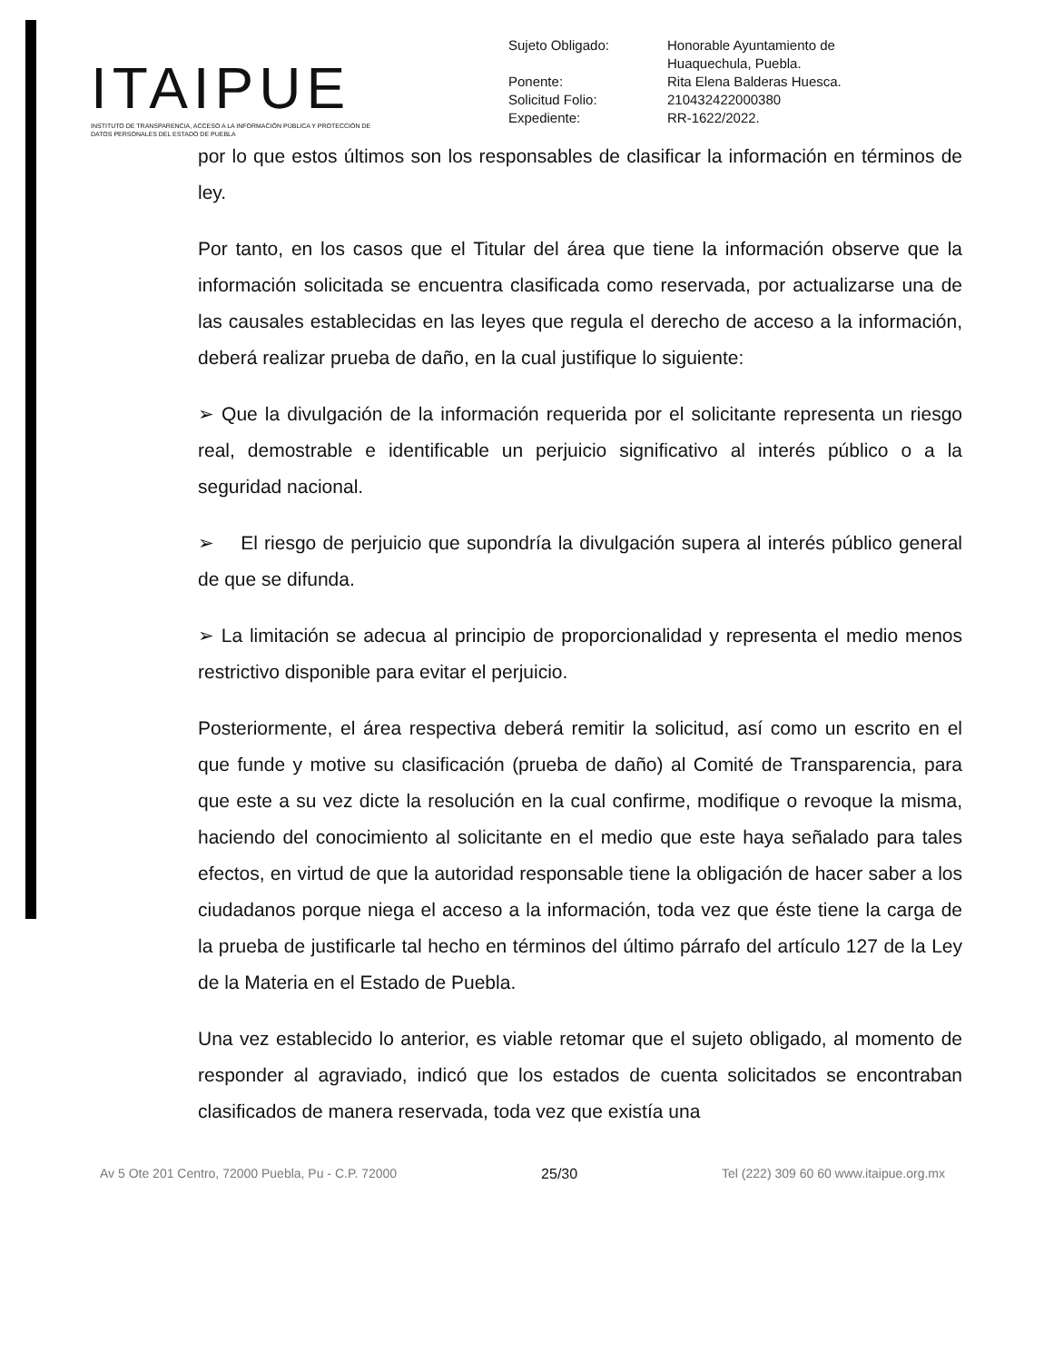ITAIPUE
INSTITUTO DE TRANSPARENCIA, ACCESO A LA INFORMACIÓN PÚBLICA Y PROTECCIÓN DE DATOS PERSONALES DEL ESTADO DE PUEBLA
| Sujeto Obligado: | Honorable Ayuntamiento de Huaquechula, Puebla. |
| Ponente: | Rita Elena Balderas Huesca. |
| Solicitud Folio: | 210432422000380 |
| Expediente: | RR-1622/2022. |
por lo que estos últimos son los responsables de clasificar la información en términos de ley.
Por tanto, en los casos que el Titular del área que tiene la información observe que la información solicitada se encuentra clasificada como reservada, por actualizarse una de las causales establecidas en las leyes que regula el derecho de acceso a la información, deberá realizar prueba de daño, en la cual justifique lo siguiente:
➢ Que la divulgación de la información requerida por el solicitante representa un riesgo real, demostrable e identificable un perjuicio significativo al interés público o a la seguridad nacional.
➢ El riesgo de perjuicio que supondría la divulgación supera al interés público general de que se difunda.
➢ La limitación se adecua al principio de proporcionalidad y representa el medio menos restrictivo disponible para evitar el perjuicio.
Posteriormente, el área respectiva deberá remitir la solicitud, así como un escrito en el que funde y motive su clasificación (prueba de daño) al Comité de Transparencia, para que este a su vez dicte la resolución en la cual confirme, modifique o revoque la misma, haciendo del conocimiento al solicitante en el medio que este haya señalado para tales efectos, en virtud de que la autoridad responsable tiene la obligación de hacer saber a los ciudadanos porque niega el acceso a la información, toda vez que éste tiene la carga de la prueba de justificarle tal hecho en términos del último párrafo del artículo 127 de la Ley de la Materia en el Estado de Puebla.
Una vez establecido lo anterior, es viable retomar que el sujeto obligado, al momento de responder al agraviado, indicó que los estados de cuenta solicitados se encontraban clasificados de manera reservada, toda vez que existía una
Av 5 Ote 201 Centro, 72000 Puebla, Pu - C.P. 72000 25/30 Tel (222) 309 60 60 www.itaipue.org.mx